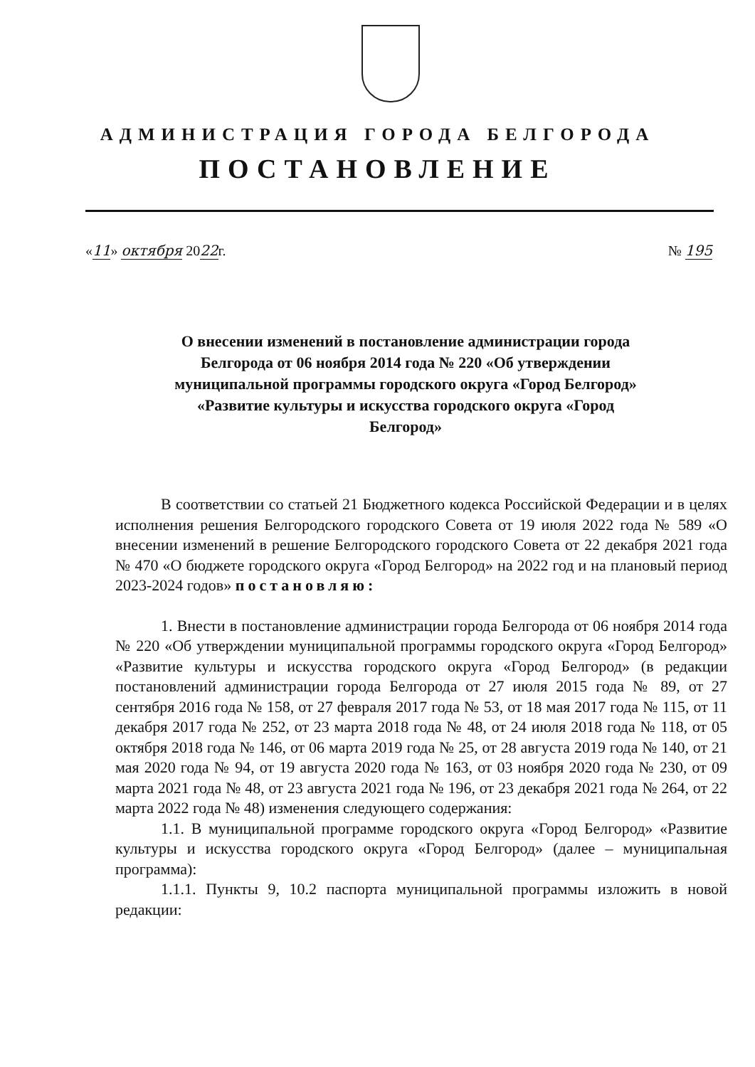АДМИНИСТРАЦИЯ ГОРОДА БЕЛГОРОДА
ПОСТАНОВЛЕНИЕ
«11» октября 2022г. № 195
О внесении изменений в постановление администрации города Белгорода от 06 ноября 2014 года № 220 «Об утверждении муниципальной программы городского округа «Город Белгород» «Развитие культуры и искусства городского округа «Город Белгород»
В соответствии со статьей 21 Бюджетного кодекса Российской Федерации и в целях исполнения решения Белгородского городского Совета от 19 июля 2022 года № 589 «О внесении изменений в решение Белгородского городского Совета от 22 декабря 2021 года № 470 «О бюджете городского округа «Город Белгород» на 2022 год и на плановый период 2023-2024 годов» постановляю:
1. Внести в постановление администрации города Белгорода от 06 ноября 2014 года № 220 «Об утверждении муниципальной программы городского округа «Город Белгород» «Развитие культуры и искусства городского округа «Город Белгород» (в редакции постановлений администрации города Белгорода от 27 июля 2015 года № 89, от 27 сентября 2016 года № 158, от 27 февраля 2017 года № 53, от 18 мая 2017 года № 115, от 11 декабря 2017 года № 252, от 23 марта 2018 года № 48, от 24 июля 2018 года № 118, от 05 октября 2018 года № 146, от 06 марта 2019 года № 25, от 28 августа 2019 года № 140, от 21 мая 2020 года № 94, от 19 августа 2020 года № 163, от 03 ноября 2020 года № 230, от 09 марта 2021 года № 48, от 23 августа 2021 года № 196, от 23 декабря 2021 года № 264, от 22 марта 2022 года № 48) изменения следующего содержания:
1.1. В муниципальной программе городского округа «Город Белгород» «Развитие культуры и искусства городского округа «Город Белгород» (далее – муниципальная программа):
1.1.1. Пункты 9, 10.2 паспорта муниципальной программы изложить в новой редакции: